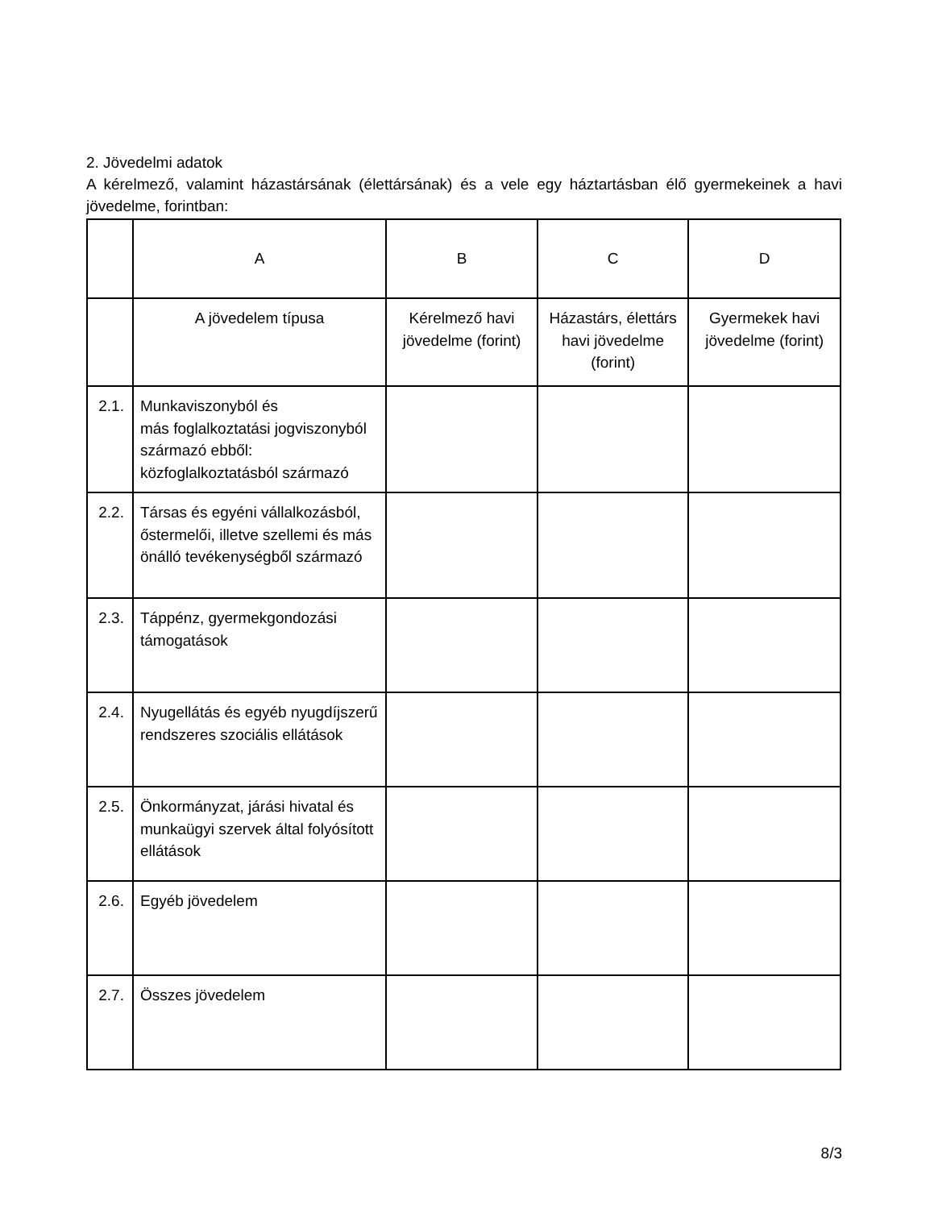2. Jövedelmi adatok
A kérelmező, valamint házastársának (élettársának) és a vele egy háztartásban élő gyermekeinek a havi jövedelme, forintban:
| | A | B | C | D |
| | A jövedelem típusa | Kérelmező havi jövedelme (forint) | Házastárs, élettárs havi jövedelme (forint) | Gyermekek havi jövedelme (forint) |
| 2.1. | Munkaviszonyból és más foglalkoztatási jogviszonyból származó ebből: közfoglalkoztatásból származó | | | |
| 2.2. | Társas és egyéni vállalkozásból, őstermelői, illetve szellemi és más önálló tevékenységből származó | | | |
| 2.3. | Táppénz, gyermekgondozási támogatások | | | |
| 2.4. | Nyugellátás és egyéb nyugdíjszerű rendszeres szociális ellátások | | | |
| 2.5. | Önkormányzat, járási hivatal és munkaügyi szervek által folyósított ellátások | | | |
| 2.6. | Egyéb jövedelem | | | |
| 2.7. | Összes jövedelem | | | |
8/3